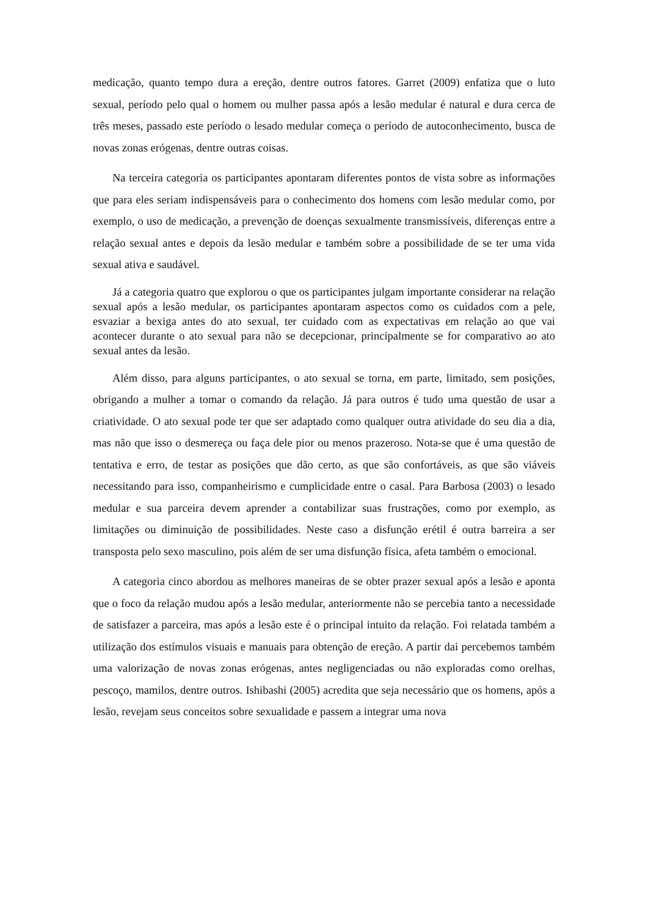medicação, quanto tempo dura a ereção, dentre outros fatores. Garret (2009) enfatiza que o luto sexual, período pelo qual o homem ou mulher passa após a lesão medular é natural e dura cerca de três meses, passado este período o lesado medular começa o período de autoconhecimento, busca de novas zonas erógenas, dentre outras coisas.
Na terceira categoria os participantes apontaram diferentes pontos de vista sobre as informações que para eles seriam indispensáveis para o conhecimento dos homens com lesão medular como, por exemplo, o uso de medicação, a prevenção de doenças sexualmente transmissíveis, diferenças entre a relação sexual antes e depois da lesão medular e também sobre a possibilidade de se ter uma vida sexual ativa e saudável.
Já a categoria quatro que explorou o que os participantes julgam importante considerar na relação sexual após a lesão medular, os participantes apontaram aspectos como os cuidados com a pele, esvaziar a bexiga antes do ato sexual, ter cuidado com as expectativas em relação ao que vai acontecer durante o ato sexual para não se decepcionar, principalmente se for comparativo ao ato sexual antes da lesão.
Além disso, para alguns participantes, o ato sexual se torna, em parte, limitado, sem posições, obrigando a mulher a tomar o comando da relação. Já para outros é tudo uma questão de usar a criatividade. O ato sexual pode ter que ser adaptado como qualquer outra atividade do seu dia a dia, mas não que isso o desmereça ou faça dele pior ou menos prazeroso. Nota-se que é uma questão de tentativa e erro, de testar as posições que dão certo, as que são confortáveis, as que são viáveis necessitando para isso, companheirismo e cumplicidade entre o casal. Para Barbosa (2003) o lesado medular e sua parceira devem aprender a contabilizar suas frustrações, como por exemplo, as limitações ou diminuição de possibilidades. Neste caso a disfunção erétil é outra barreira a ser transposta pelo sexo masculino, pois além de ser uma disfunção física, afeta também o emocional.
A categoria cinco abordou as melhores maneiras de se obter prazer sexual após a lesão e aponta que o foco da relação mudou após a lesão medular, anteriormente não se percebia tanto a necessidade de satisfazer a parceira, mas após a lesão este é o principal intuito da relação. Foi relatada também a utilização dos estímulos visuais e manuais para obtenção de ereção. A partir dai percebemos também uma valorização de novas zonas erógenas, antes negligenciadas ou não exploradas como orelhas, pescoço, mamilos, dentre outros. Ishibashi (2005) acredita que seja necessário que os homens, após a lesão, revejam seus conceitos sobre sexualidade e passem a integrar uma nova